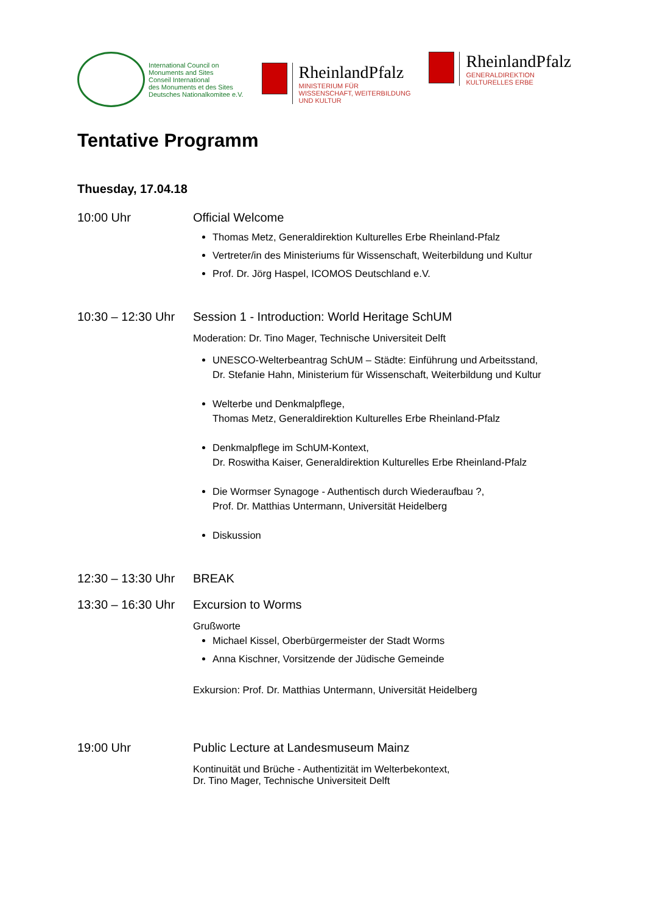International Council on
Monuments and Sites
Conseil International
des Monuments et des Sites
Deutsches Nationalkomitee e.V.
RheinlandPfalz
MINISTERIUM FÜR
WISSENSCHAFT, WEITERBILDUNG
UND KULTUR
RheinlandPfalz
GENERALDIREKTION
KULTURELLES ERBE
Tentative Programm
Thuesday, 17.04.18
10:00 Uhr Official Welcome
Thomas Metz, Generaldirektion Kulturelles Erbe Rheinland-Pfalz
Vertreter/in des Ministeriums für Wissenschaft, Weiterbildung und Kultur
Prof. Dr. Jörg Haspel, ICOMOS Deutschland e.V.
10:30 – 12:30 Uhr
Session 1 - Introduction: World Heritage SchUM
Moderation: Dr. Tino Mager, Technische Universiteit Delft
UNESCO-Welterbeantrag SchUM – Städte: Einführung und Arbeitsstand,
Dr. Stefanie Hahn, Ministerium für Wissenschaft, Weiterbildung und Kultur
Welterbe und Denkmalpflege,
Thomas Metz, Generaldirektion Kulturelles Erbe Rheinland-Pfalz
Denkmalpflege im SchUM-Kontext,
Dr. Roswitha Kaiser, Generaldirektion Kulturelles Erbe Rheinland-Pfalz
Die Wormser Synagoge - Authentisch durch Wiederaufbau ?,
Prof. Dr. Matthias Untermann, Universität Heidelberg
Diskussion
12:30 – 13:30 Uhr
BREAK
13:30 – 16:30 Uhr
Excursion to Worms
Grußworte
Michael Kissel, Oberbürgermeister der Stadt Worms
Anna Kischner, Vorsitzende der Jüdische Gemeinde
Exkursion: Prof. Dr. Matthias Untermann, Universität Heidelberg
19:00 Uhr Public Lecture at Landesmuseum Mainz
Kontinuität und Brüche - Authentizität im Welterbekontext,
Dr. Tino Mager, Technische Universiteit Delft